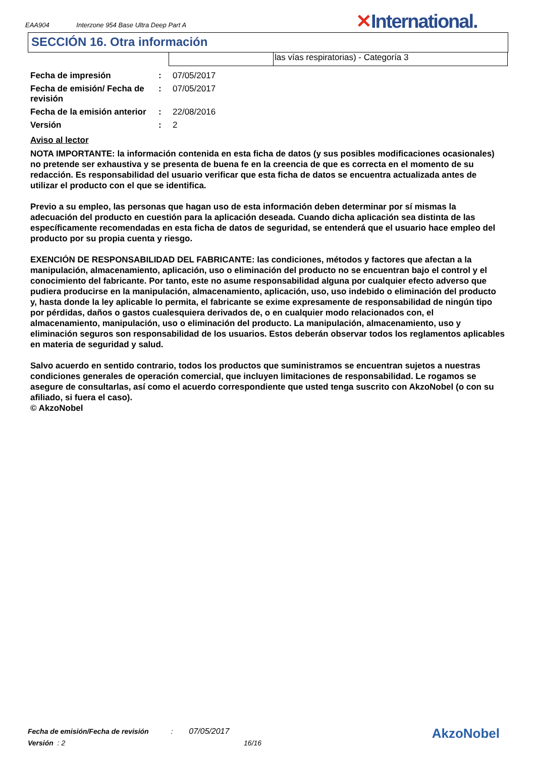EAA904 Interzone 954 Base Ultra Deep Part A
✕International.
SECCIÓN 16. Otra información
las vías respiratorias) - Categoría 3
| Fecha de impresión | : | 07/05/2017 |
| Fecha de emisión/ Fecha de revisión | : | 07/05/2017 |
| Fecha de la emisión anterior | : | 22/08/2016 |
| Versión | : | 2 |
Aviso al lector
NOTA IMPORTANTE: la información contenida en esta ficha de datos (y sus posibles modificaciones ocasionales) no pretende ser exhaustiva y se presenta de buena fe en la creencia de que es correcta en el momento de su redacción. Es responsabilidad del usuario verificar que esta ficha de datos se encuentra actualizada antes de utilizar el producto con el que se identifica.
Previo a su empleo, las personas que hagan uso de esta información deben determinar por sí mismas la adecuación del producto en cuestión para la aplicación deseada. Cuando dicha aplicación sea distinta de las específicamente recomendadas en esta ficha de datos de seguridad, se entenderá que el usuario hace empleo del producto por su propia cuenta y riesgo.
EXENCIÓN DE RESPONSABILIDAD DEL FABRICANTE: las condiciones, métodos y factores que afectan a la manipulación, almacenamiento, aplicación, uso o eliminación del producto no se encuentran bajo el control y el conocimiento del fabricante. Por tanto, este no asume responsabilidad alguna por cualquier efecto adverso que pudiera producirse en la manipulación, almacenamiento, aplicación, uso, uso indebido o eliminación del producto y, hasta donde la ley aplicable lo permita, el fabricante se exime expresamente de responsabilidad de ningún tipo por pérdidas, daños o gastos cualesquiera derivados de, o en cualquier modo relacionados con, el almacenamiento, manipulación, uso o eliminación del producto. La manipulación, almacenamiento, uso y eliminación seguros son responsabilidad de los usuarios. Estos deberán observar todos los reglamentos aplicables en materia de seguridad y salud.
Salvo acuerdo en sentido contrario, todos los productos que suministramos se encuentran sujetos a nuestras condiciones generales de operación comercial, que incluyen limitaciones de responsabilidad. Le rogamos se asegure de consultarlas, así como el acuerdo correspondiente que usted tenga suscrito con AkzoNobel (o con su afiliado, si fuera el caso).
© AkzoNobel
Fecha de emisión/Fecha de revisión : 07/05/2017
Versión : 2 16/16
AkzoNobel